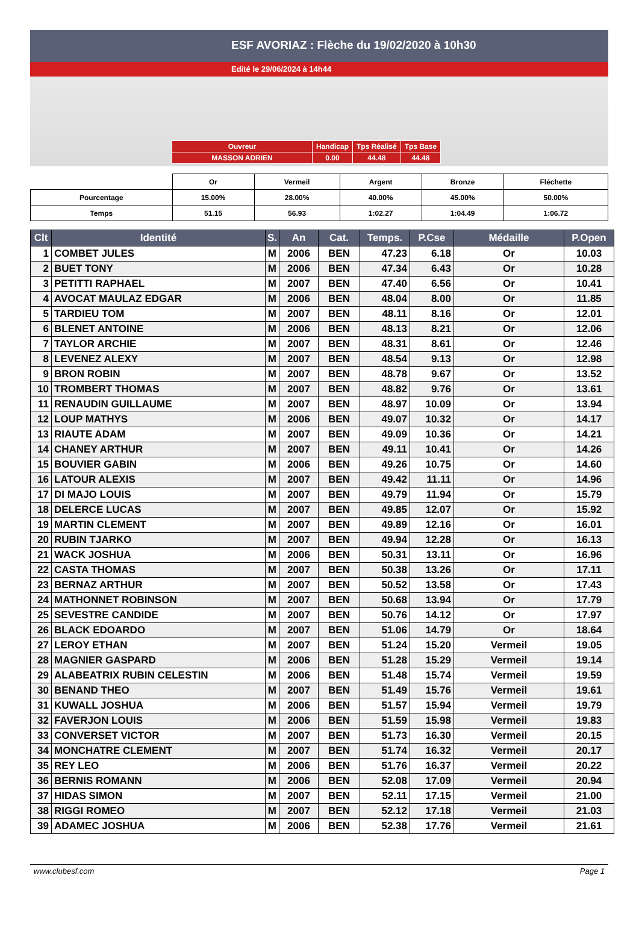ESF AVORIAZ : Flèche du 19/02/2020 à 10h30
Edité le 29/06/2024 à 14h44
| Ouvreur | Handicap | Tps Réalisé | Tps Base |
| MASSON ADRIEN | 0.00 | 44.48 | 44.48 |
| | Or | Vermeil | Argent | Bronze | Fléchette |
| Pourcentage | 15.00% | 28.00% | 40.00% | 45.00% | 50.00% |
| Temps | 51.15 | 56.93 | 1:02.27 | 1:04.49 | 1:06.72 |
| Clt | Identité | S. | An | Cat. | Temps. | P.Cse | Médaille | P.Open |
| --- | --- | --- | --- | --- | --- | --- | --- | --- |
| 1 | COMBET JULES | M | 2006 | BEN | 47.23 | 6.18 | Or | 10.03 |
| 2 | BUET TONY | M | 2006 | BEN | 47.34 | 6.43 | Or | 10.28 |
| 3 | PETITTI RAPHAEL | M | 2007 | BEN | 47.40 | 6.56 | Or | 10.41 |
| 4 | AVOCAT MAULAZ EDGAR | M | 2006 | BEN | 48.04 | 8.00 | Or | 11.85 |
| 5 | TARDIEU TOM | M | 2007 | BEN | 48.11 | 8.16 | Or | 12.01 |
| 6 | BLENET ANTOINE | M | 2006 | BEN | 48.13 | 8.21 | Or | 12.06 |
| 7 | TAYLOR ARCHIE | M | 2007 | BEN | 48.31 | 8.61 | Or | 12.46 |
| 8 | LEVENEZ ALEXY | M | 2007 | BEN | 48.54 | 9.13 | Or | 12.98 |
| 9 | BRON ROBIN | M | 2007 | BEN | 48.78 | 9.67 | Or | 13.52 |
| 10 | TROMBERT THOMAS | M | 2007 | BEN | 48.82 | 9.76 | Or | 13.61 |
| 11 | RENAUDIN GUILLAUME | M | 2007 | BEN | 48.97 | 10.09 | Or | 13.94 |
| 12 | LOUP MATHYS | M | 2006 | BEN | 49.07 | 10.32 | Or | 14.17 |
| 13 | RIAUTE ADAM | M | 2007 | BEN | 49.09 | 10.36 | Or | 14.21 |
| 14 | CHANEY ARTHUR | M | 2007 | BEN | 49.11 | 10.41 | Or | 14.26 |
| 15 | BOUVIER GABIN | M | 2006 | BEN | 49.26 | 10.75 | Or | 14.60 |
| 16 | LATOUR ALEXIS | M | 2007 | BEN | 49.42 | 11.11 | Or | 14.96 |
| 17 | DI MAJO LOUIS | M | 2007 | BEN | 49.79 | 11.94 | Or | 15.79 |
| 18 | DELERCE LUCAS | M | 2007 | BEN | 49.85 | 12.07 | Or | 15.92 |
| 19 | MARTIN CLEMENT | M | 2007 | BEN | 49.89 | 12.16 | Or | 16.01 |
| 20 | RUBIN TJARKO | M | 2007 | BEN | 49.94 | 12.28 | Or | 16.13 |
| 21 | WACK JOSHUA | M | 2006 | BEN | 50.31 | 13.11 | Or | 16.96 |
| 22 | CASTA THOMAS | M | 2007 | BEN | 50.38 | 13.26 | Or | 17.11 |
| 23 | BERNAZ ARTHUR | M | 2007 | BEN | 50.52 | 13.58 | Or | 17.43 |
| 24 | MATHONNET ROBINSON | M | 2007 | BEN | 50.68 | 13.94 | Or | 17.79 |
| 25 | SEVESTRE CANDIDE | M | 2007 | BEN | 50.76 | 14.12 | Or | 17.97 |
| 26 | BLACK EDOARDO | M | 2007 | BEN | 51.06 | 14.79 | Or | 18.64 |
| 27 | LEROY ETHAN | M | 2007 | BEN | 51.24 | 15.20 | Vermeil | 19.05 |
| 28 | MAGNIER GASPARD | M | 2006 | BEN | 51.28 | 15.29 | Vermeil | 19.14 |
| 29 | ALABEATRIX RUBIN CELESTIN | M | 2006 | BEN | 51.48 | 15.74 | Vermeil | 19.59 |
| 30 | BENAND THEO | M | 2007 | BEN | 51.49 | 15.76 | Vermeil | 19.61 |
| 31 | KUWALL JOSHUA | M | 2006 | BEN | 51.57 | 15.94 | Vermeil | 19.79 |
| 32 | FAVERJON LOUIS | M | 2006 | BEN | 51.59 | 15.98 | Vermeil | 19.83 |
| 33 | CONVERSET VICTOR | M | 2007 | BEN | 51.73 | 16.30 | Vermeil | 20.15 |
| 34 | MONCHATRE CLEMENT | M | 2007 | BEN | 51.74 | 16.32 | Vermeil | 20.17 |
| 35 | REY LEO | M | 2006 | BEN | 51.76 | 16.37 | Vermeil | 20.22 |
| 36 | BERNIS ROMANN | M | 2006 | BEN | 52.08 | 17.09 | Vermeil | 20.94 |
| 37 | HIDAS SIMON | M | 2007 | BEN | 52.11 | 17.15 | Vermeil | 21.00 |
| 38 | RIGGI ROMEO | M | 2007 | BEN | 52.12 | 17.18 | Vermeil | 21.03 |
| 39 | ADAMEC JOSHUA | M | 2006 | BEN | 52.38 | 17.76 | Vermeil | 21.61 |
www.clubesf.com Page 1